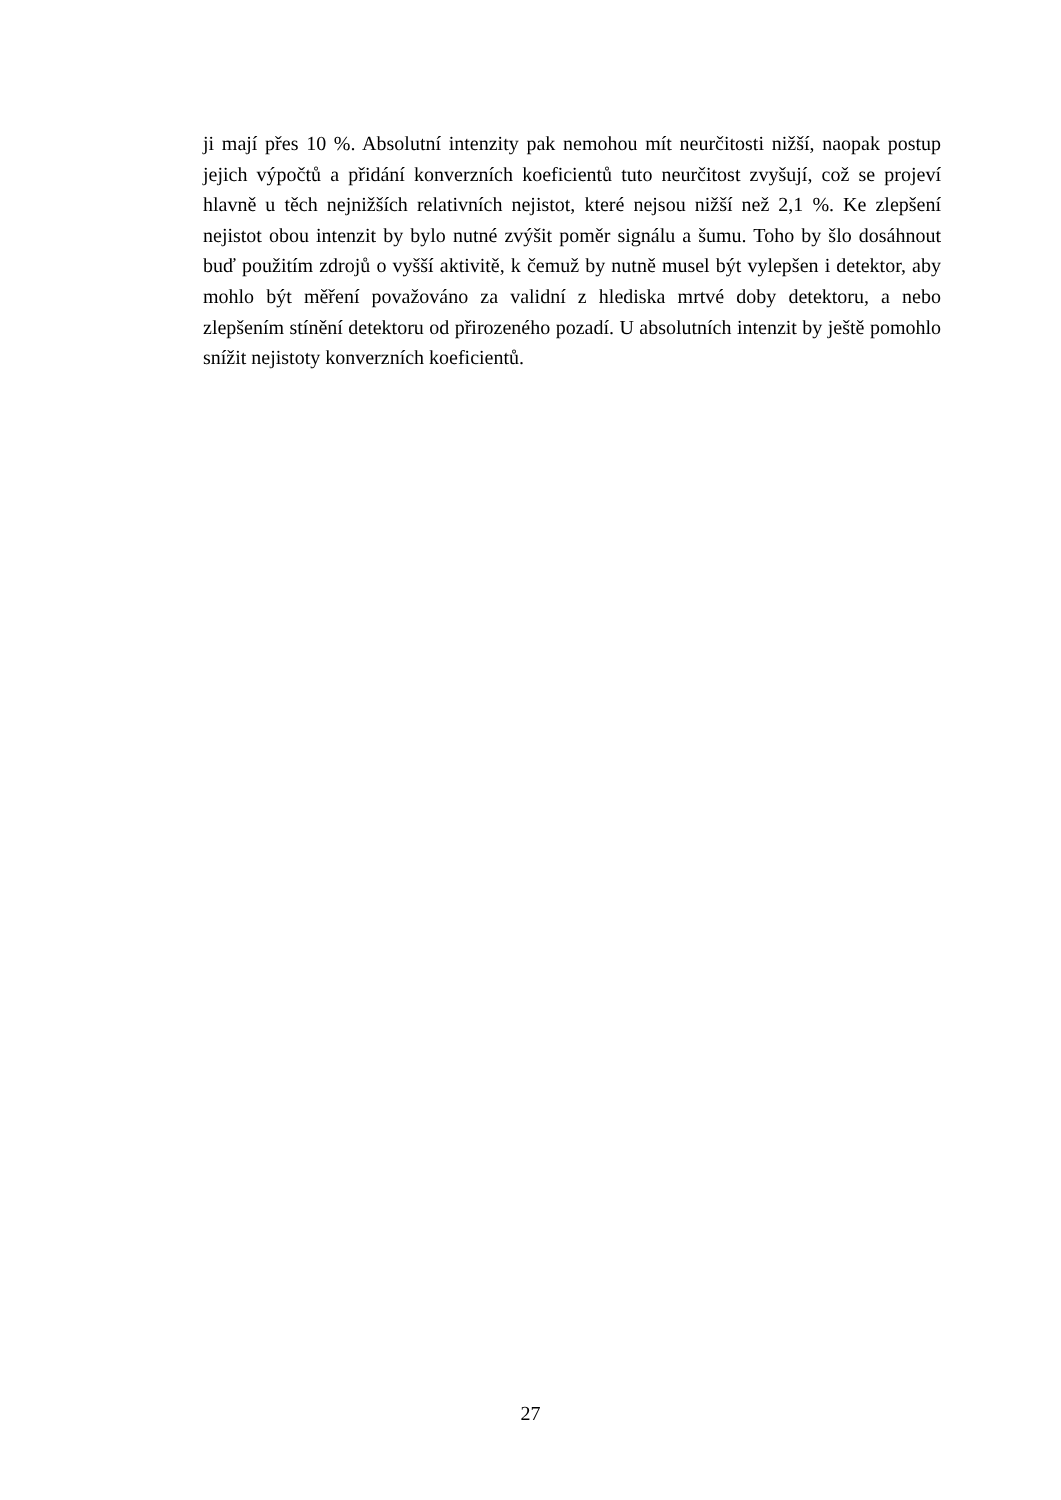ji mají přes 10 %. Absolutní intenzity pak nemohou mít neurčitosti nižší, naopak postup jejich výpočtů a přidání konverzních koeficientů tuto neurčitost zvyšují, což se projeví hlavně u těch nejnižších relativních nejistot, které nejsou nižší než 2,1 %. Ke zlepšení nejistot obou intenzit by bylo nutné zvýšit poměr signálu a šumu. Toho by šlo dosáhnout buď použitím zdrojů o vyšší aktivitě, k čemuž by nutně musel být vylepšen i detektor, aby mohlo být měření považováno za validní z hlediska mrtvé doby detektoru, a nebo zlepšením stínění detektoru od přirozeného pozadí. U absolutních intenzit by ještě pomohlo snížit nejistoty konverzních koeficientů.
27